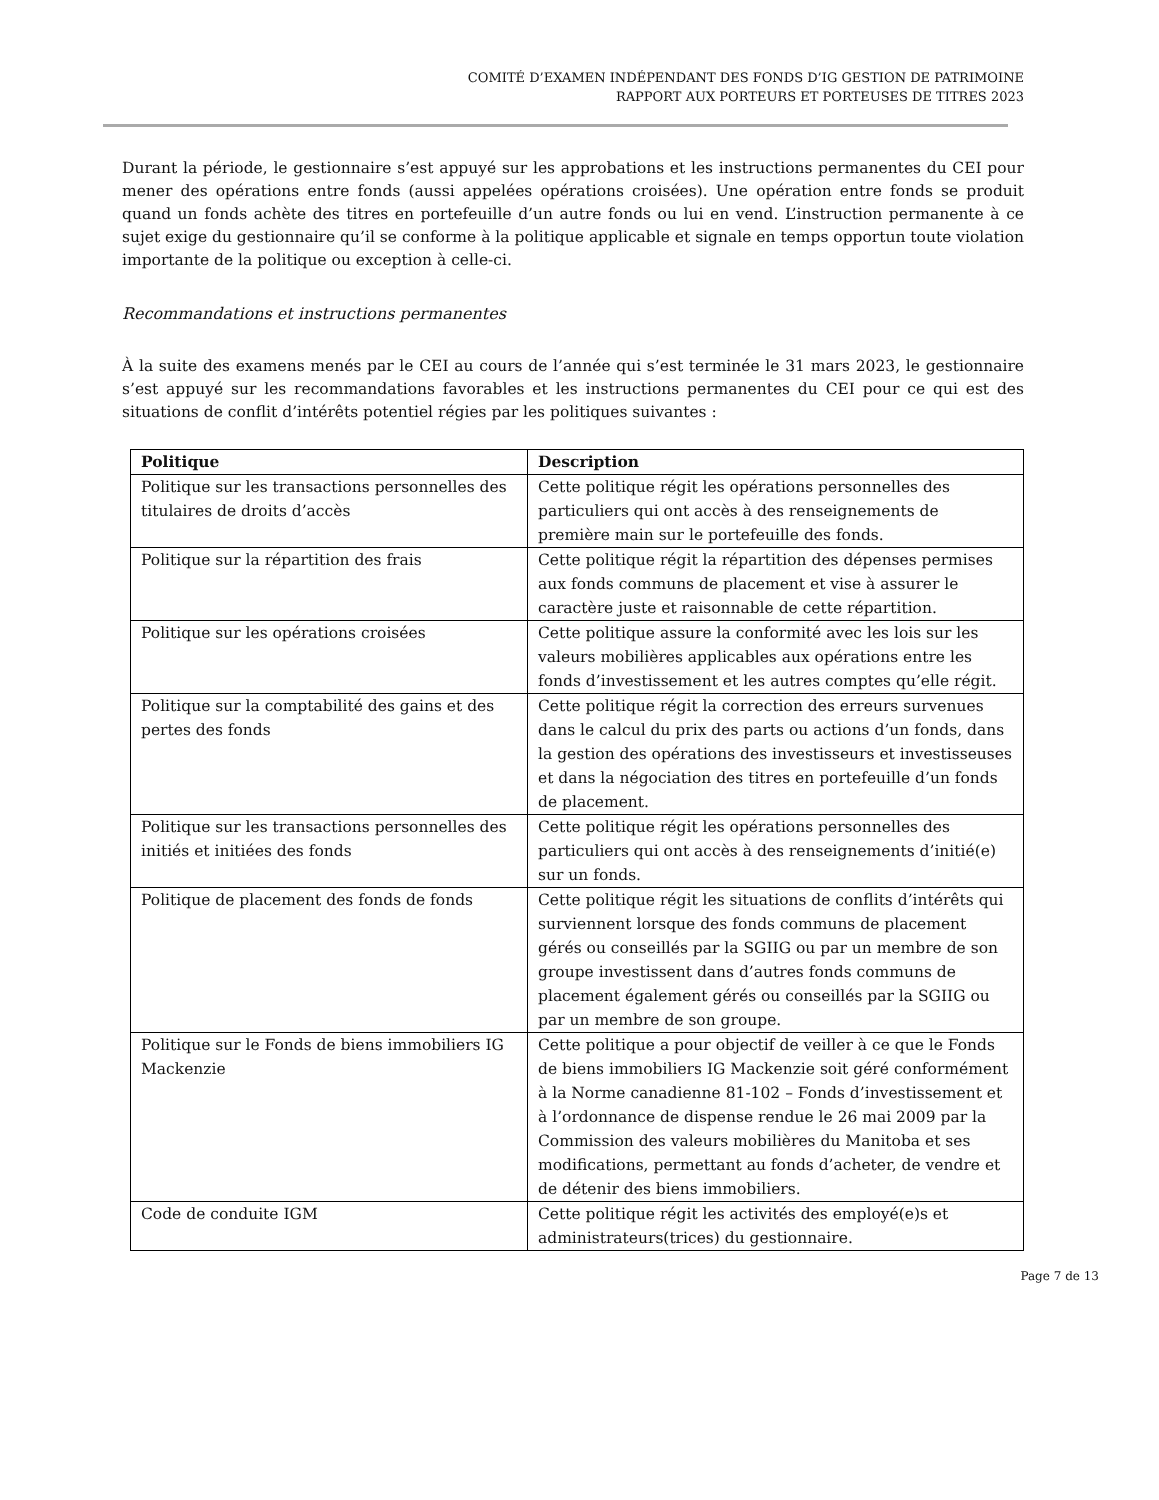COMITÉ D’EXAMEN INDÉPENDANT DES FONDS D’IG GESTION DE PATRIMOINE
RAPPORT AUX PORTEURS ET PORTEUSES DE TITRES 2023
Durant la période, le gestionnaire s’est appuyé sur les approbations et les instructions permanentes du CEI pour mener des opérations entre fonds (aussi appelées opérations croisées). Une opération entre fonds se produit quand un fonds achète des titres en portefeuille d’un autre fonds ou lui en vend. L’instruction permanente à ce sujet exige du gestionnaire qu’il se conforme à la politique applicable et signale en temps opportun toute violation importante de la politique ou exception à celle-ci.
Recommandations et instructions permanentes
À la suite des examens menés par le CEI au cours de l’année qui s’est terminée le 31 mars 2023, le gestionnaire s’est appuyé sur les recommandations favorables et les instructions permanentes du CEI pour ce qui est des situations de conflit d’intérêts potentiel régies par les politiques suivantes :
| Politique | Description |
| --- | --- |
| Politique sur les transactions personnelles des titulaires de droits d’accès | Cette politique régit les opérations personnelles des particuliers qui ont accès à des renseignements de première main sur le portefeuille des fonds. |
| Politique sur la répartition des frais | Cette politique régit la répartition des dépenses permises aux fonds communs de placement et vise à assurer le caractère juste et raisonnable de cette répartition. |
| Politique sur les opérations croisées | Cette politique assure la conformité avec les lois sur les valeurs mobilières applicables aux opérations entre les fonds d’investissement et les autres comptes qu’elle régit. |
| Politique sur la comptabilité des gains et des pertes des fonds | Cette politique régit la correction des erreurs survenues dans le calcul du prix des parts ou actions d’un fonds, dans la gestion des opérations des investisseurs et investisseuses et dans la négociation des titres en portefeuille d’un fonds de placement. |
| Politique sur les transactions personnelles des initiés et initiées des fonds | Cette politique régit les opérations personnelles des particuliers qui ont accès à des renseignements d’initié(e) sur un fonds. |
| Politique de placement des fonds de fonds | Cette politique régit les situations de conflits d’intérêts qui surviennent lorsque des fonds communs de placement gérés ou conseillés par la SGIIG ou par un membre de son groupe investissent dans d’autres fonds communs de placement également gérés ou conseillés par la SGIIG ou par un membre de son groupe. |
| Politique sur le Fonds de biens immobiliers IG Mackenzie | Cette politique a pour objectif de veiller à ce que le Fonds de biens immobiliers IG Mackenzie soit géré conformément à la Norme canadienne 81-102 – Fonds d’investissement et à l’ordonnance de dispense rendue le 26 mai 2009 par la Commission des valeurs mobilières du Manitoba et ses modifications, permettant au fonds d’acheter, de vendre et de détenir des biens immobiliers. |
| Code de conduite IGM | Cette politique régit les activités des employé(e)s et administrateurs(trices) du gestionnaire. |
Page 7 de 13